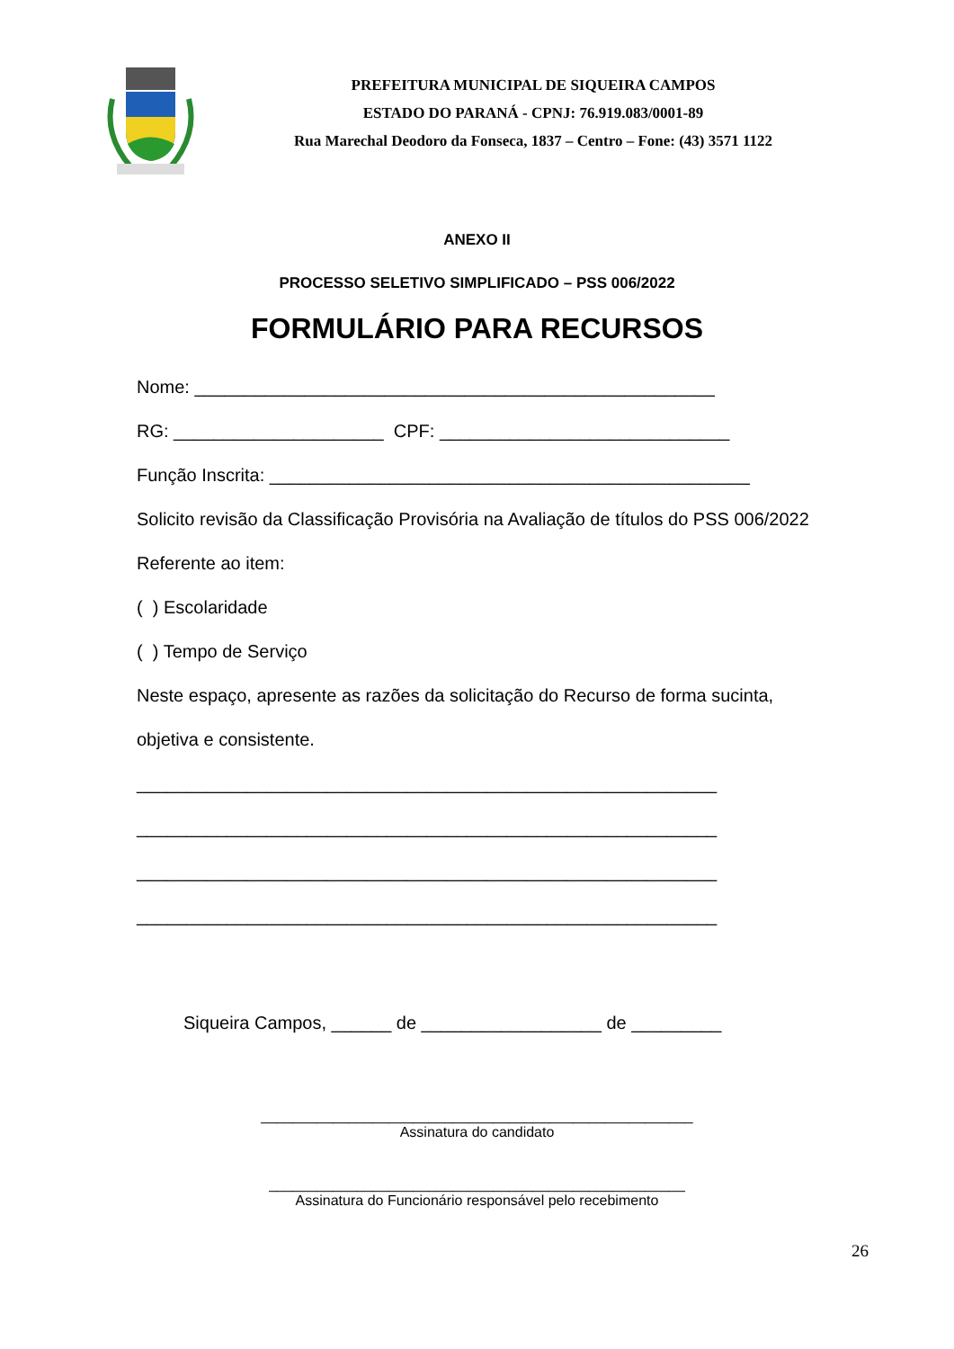PREFEITURA MUNICIPAL DE SIQUEIRA CAMPOS
ESTADO DO PARANÁ - CPNJ: 76.919.083/0001-89
Rua Marechal Deodoro da Fonseca, 1837 – Centro – Fone: (43) 3571 1122
ANEXO II
PROCESSO SELETIVO SIMPLIFICADO – PSS 006/2022
FORMULÁRIO PARA RECURSOS
Nome: ____________________________________________________
RG: _____________________ CPF: _____________________________
Função Inscrita: ________________________________________________
Solicito revisão da Classificação Provisória na Avaliação de títulos do PSS 006/2022
Referente ao item:
( ) Escolaridade
( ) Tempo de Serviço
Neste espaço, apresente as razões da solicitação do Recurso de forma sucinta,
objetiva e consistente.
__________________________________________________________
__________________________________________________________
__________________________________________________________
__________________________________________________________
Siqueira Campos, ______ de __________________ de _________
______________________________________________________
Assinatura do candidato
____________________________________________________
Assinatura do Funcionário responsável pelo recebimento
26